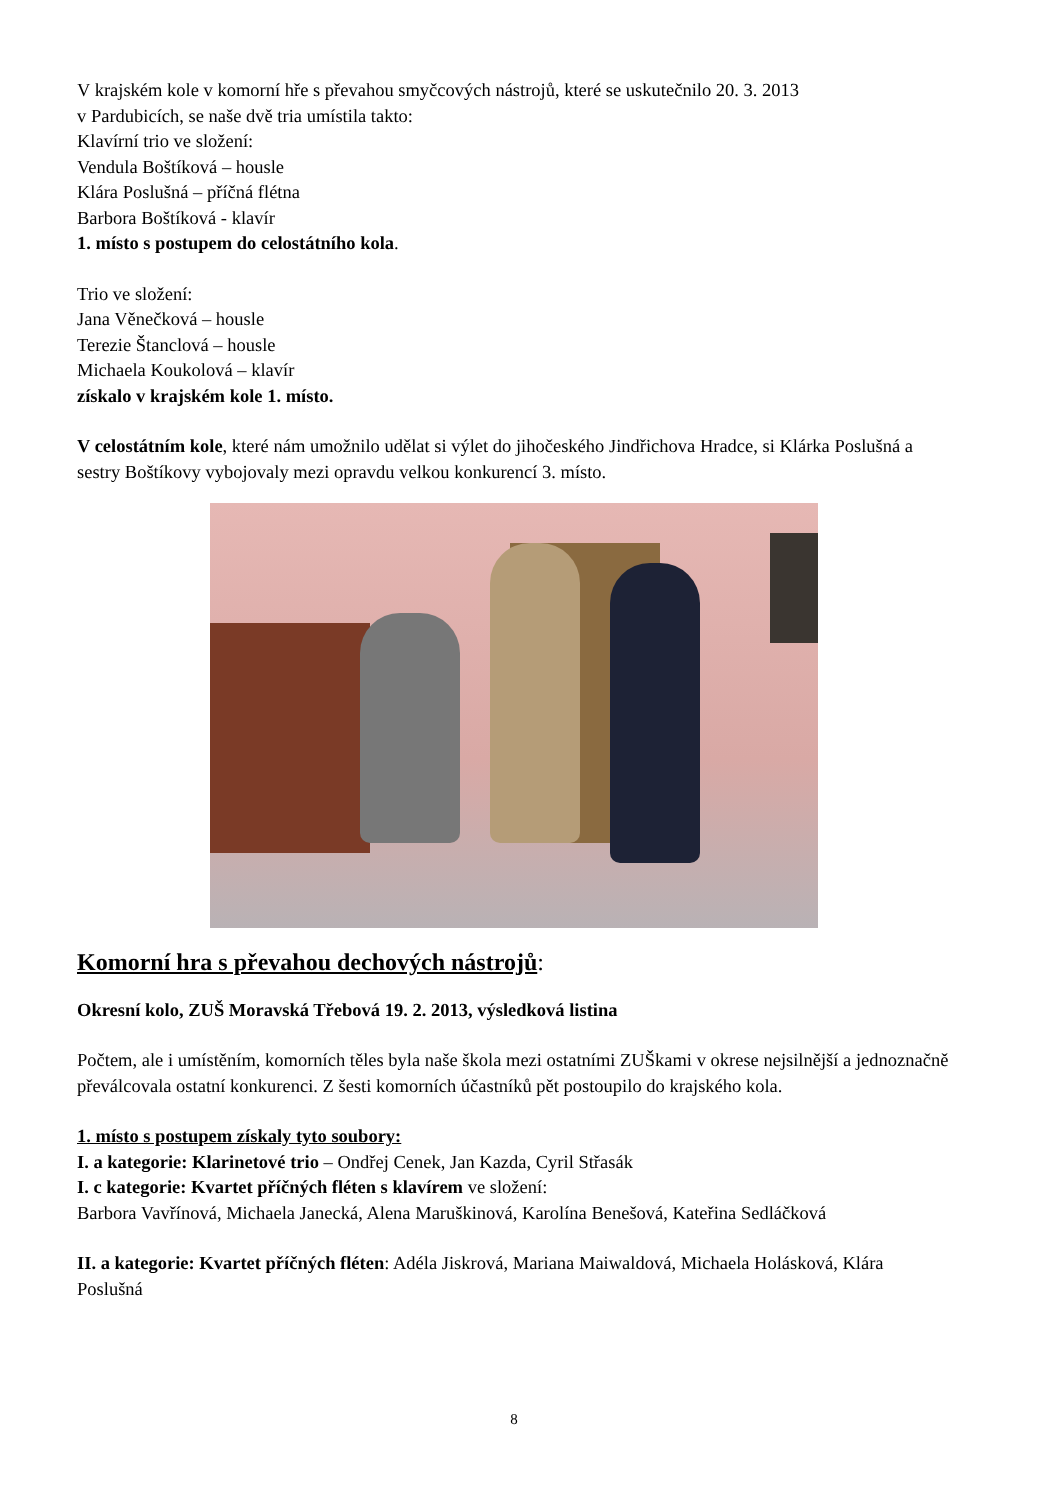V krajském kole v komorní hře s převahou smyčcových nástrojů, které se uskutečnilo 20. 3. 2013
v Pardubicích, se naše dvě tria umístila takto:
Klavírní trio ve složení:
Vendula Boštíková – housle
Klára Poslušná – příčná flétna
Barbora Boštíková - klavír
1. místo s postupem do celostátního kola.
Trio ve složení:
Jana Věnečková – housle
Terezie Štanclová – housle
Michaela Koukolová – klavír
získalo v krajském kole 1. místo.
V celostátním kole, které nám umožnilo udělat si výlet do jihočeského Jindřichova Hradce, si Klárka Poslušná a sestry Boštíkovy vybojovaly mezi opravdu velkou konkurencí 3. místo.
Komorní hra s převahou dechových nástrojů:
Okresní kolo, ZUŠ Moravská Třebová 19. 2. 2013, výsledková listina
Počtem, ale i umístěním, komorních těles byla naše škola mezi ostatními ZUŠkami v okrese nejsilnější a jednoznačně převálcovala ostatní konkurenci. Z šesti komorních účastníků pět postoupilo do krajského kola.
1. místo s postupem získaly tyto soubory:
I. a kategorie: Klarinetové trio – Ondřej Cenek, Jan Kazda, Cyril Střasák
I. c kategorie: Kvartet příčných fléten s klavírem ve složení:
Barbora Vavřínová, Michaela Janecká, Alena Maruškinová, Karolína Benešová, Kateřina Sedláčková
II. a kategorie: Kvartet příčných fléten: Adéla Jiskrová, Mariana Maiwaldová, Michaela Holásková, Klára Poslušná
8